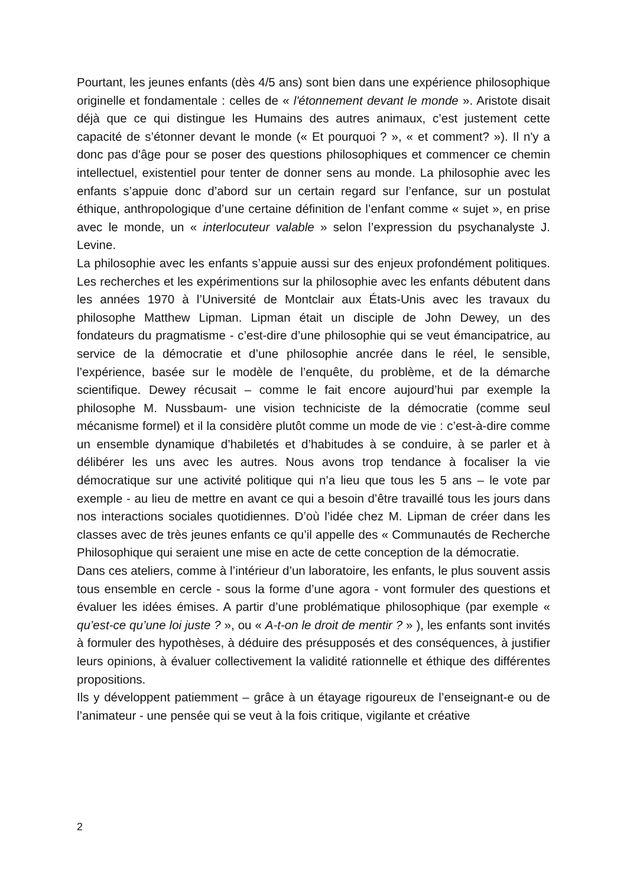Pourtant, les jeunes enfants (dès 4/5 ans) sont bien dans une expérience philosophique originelle et fondamentale : celles de « l'étonnement devant le monde ». Aristote disait déjà que ce qui distingue les Humains des autres animaux, c’est justement cette capacité de s’étonner devant le monde (« Et pourquoi ? », « et comment? »). Il n'y a donc pas d'âge pour se poser des questions philosophiques et commencer ce chemin intellectuel, existentiel pour tenter de donner sens au monde. La philosophie avec les enfants s’appuie donc d’abord sur un certain regard sur l’enfance, sur un postulat éthique, anthropologique d’une certaine définition de l’enfant comme « sujet », en prise avec le monde, un « interlocuteur valable » selon l’expression du psychanalyste J. Levine.
La philosophie avec les enfants s’appuie aussi sur des enjeux profondément politiques. Les recherches et les expérimentions sur la philosophie avec les enfants débutent dans les années 1970 à l’Université de Montclair aux États-Unis avec les travaux du philosophe Matthew Lipman. Lipman était un disciple de John Dewey, un des fondateurs du pragmatisme - c’est-dire d’une philosophie qui se veut émancipatrice, au service de la démocratie et d’une philosophie ancrée dans le réel, le sensible, l’expérience, basée sur le modèle de l’enquête, du problème, et de la démarche scientifique. Dewey récusait – comme le fait encore aujourd’hui par exemple la philosophe M. Nussbaum- une vision techniciste de la démocratie (comme seul mécanisme formel) et il la considère plutôt comme un mode de vie : c’est-à-dire comme un ensemble dynamique d’habiletés et d’habitudes à se conduire, à se parler et à délibérer les uns avec les autres. Nous avons trop tendance à focaliser la vie démocratique sur une activité politique qui n’a lieu que tous les 5 ans – le vote par exemple - au lieu de mettre en avant ce qui a besoin d’être travaillé tous les jours dans nos interactions sociales quotidiennes. D’où l’idée chez M. Lipman de créer dans les classes avec de très jeunes enfants ce qu’il appelle des « Communautés de Recherche Philosophique qui seraient une mise en acte de cette conception de la démocratie.
Dans ces ateliers, comme à l’intérieur d’un laboratoire, les enfants, le plus souvent assis tous ensemble en cercle - sous la forme d’une agora - vont formuler des questions et évaluer les idées émises. A partir d’une problématique philosophique (par exemple « qu’est-ce qu’une loi juste ? », ou « A-t-on le droit de mentir ? » ), les enfants sont invités à formuler des hypothèses, à déduire des présupposés et des conséquences, à justifier leurs opinions, à évaluer collectivement la validité rationnelle et éthique des différentes propositions.
Ils y développent patiemment – grâce à un étayage rigoureux de l’enseignant-e ou de l’animateur - une pensée qui se veut à la fois critique, vigilante et créative
2